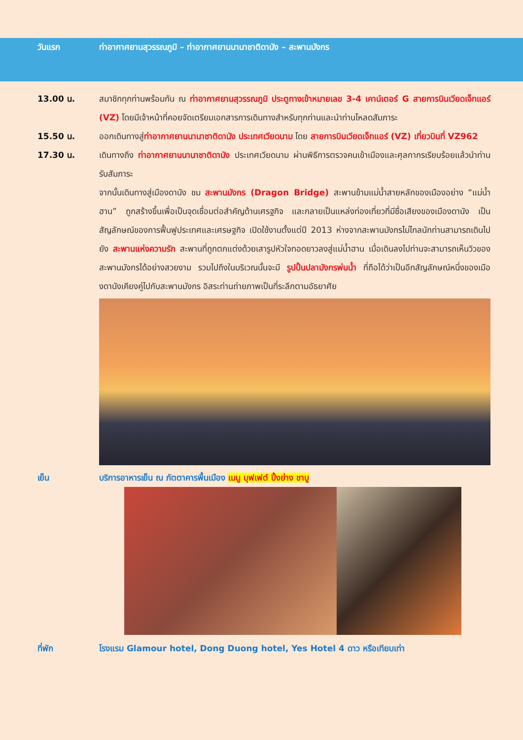วันแรก ท่าอากาศยานสุวรรณภูมิ – ท่าอากาศยานนานาชาติดานัง – สะพานมังกร
13.00 น. สมาชิกทุกท่านพร้อมกัน ณ ท่าอากาศยานสุวรรณภูมิ ประตูทางเข้าหมายเลข 3-4 เคาน์เตอร์ G สายการบินเวียดเจ็ทแอร์ (VZ) โดยมีเจ้าหน้าที่คอยจัดเตรียมเอกสารการเดินทางสำหรับทุกท่านและนำท่านโหลดสัมภาระ
15.50 น. ออกเดินทางสู่ท่าอากาศยานนานาชาติดานัง ประเทศเวียดนาม โดย สายการบินเวียดเจ็ทแอร์ (VZ) เที่ยวบินที่ VZ962
17.30 น. เดินทางถึง ท่าอากาศยานนานาชาติดานัง ประเทศเวียดนาม ผ่านพิธีการตรวจคนเข้าเมืองและศุลกากรเรียบร้อยแล้วนำท่านรับสัมภาระ
จากนั้นเดินทางสู่เมืองดานัง ชม สะพานมังกร (Dragon Bridge) สะพานข้ามแม่น้ำสายหลักของเมืองอย่าง “แม่น้ำฮาน” ถูกสร้างขึ้นเพื่อเป็นจุดเชื่อมต่อสำคัญด้านเศรฐกิจ และกลายเป็นแหล่งท่องเที่ยวที่มีชื่อเสียงของเมืองดานัง เป็นสัญลักษณ์ของการฟื้นฟูประเทศและเศรษฐกิจ เปิดใช้งานตั้งแต่ปี 2013 ห่างจากสะพานมังกรไม่ไกลนักท่านสามารถเดินไปยัง สะพานแห่งความรัก สะพานที่ถูกตกแต่งด้วยเสารูปหัวใจทอดยาวลงสู่แม่น้ำฮาน เมื่อเดินลงไปท่านจะสามารถเห็นวิวของสะพานมังกรได้อย่างสวยงาม รวมไปถึงในบริเวณนั้นจะมี รูปปั้นปลามังกรพ่นน้ำ ที่ถือได้ว่าเป็นอีกสัญลักษณ์หนึ่งของเมืองดานังเคียงคู่ไปกับสะพานมังกร อิสระท่านถ่ายภาพเป็นที่ระลึกตามอัธยาศัย
เย็น บริการอาหารเย็น ณ ภัตตาคารพื้นเมือง เมนู บุฟเฟต์ ปิ้งย่าง ชาบู
ที่พัก โรงแรม Glamour hotel, Dong Duong hotel, Yes Hotel 4 ดาว หรือเทียบเท่า